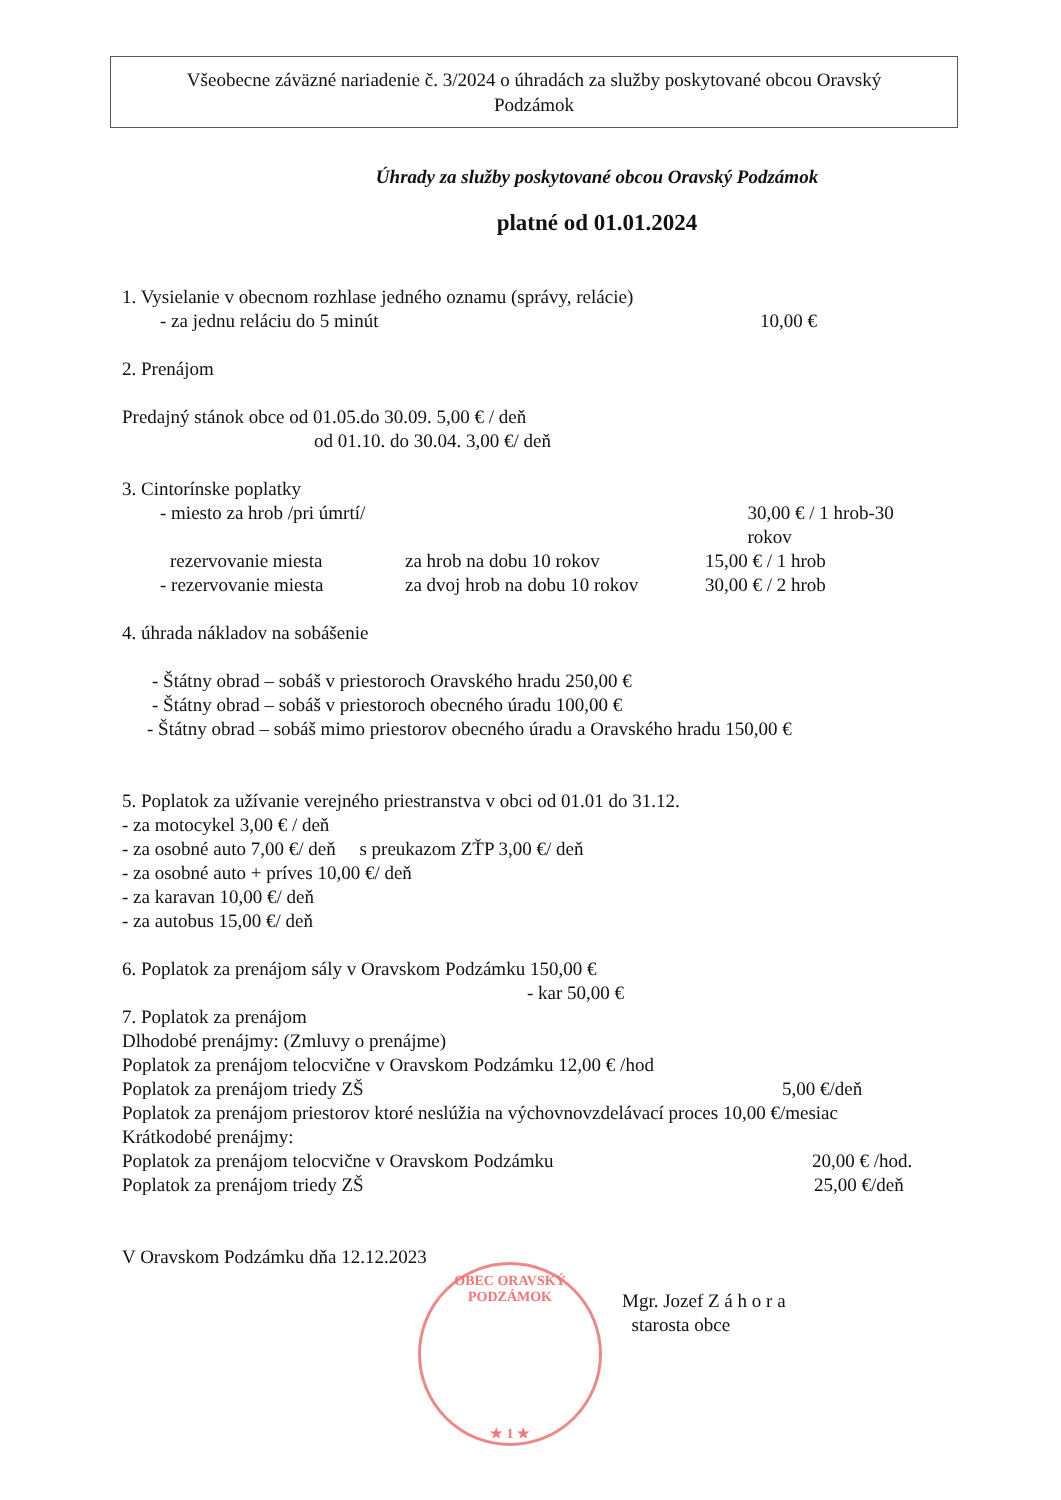Všeobecne záväzné nariadenie č. 3/2024 o úhradách za služby poskytované obcou Oravský
Podzámok
Úhrady za služby poskytované obcou Oravský Podzámok
platné od 01.01.2024
1. Vysielanie v obecnom rozhlase jedného oznamu (správy, relácie)
- za jednu reláciu do 5 minút 10,00 €
2. Prenájom
Predajný stánok obce od 01.05.do 30.09. 5,00 € / deň
od 01.10. do 30.04. 3,00 €/ deň
3. Cintorínske poplatky
- miesto za hrob /pri úmrtí/ 30,00 € / 1 hrob-30 rokov
rezervovanie miesta za hrob na dobu 10 rokov 15,00 € / 1 hrob
- rezervovanie miesta za dvoj hrob na dobu 10 rokov 30,00 € / 2 hrob
4. úhrada nákladov na sobášenie
- Štátny obrad – sobáš v priestoroch Oravského hradu 250,00 €
- Štátny obrad – sobáš v priestoroch obecného úradu 100,00 €
- Štátny obrad – sobáš mimo priestorov obecného úradu a Oravského hradu 150,00 €
5. Poplatok za užívanie verejného priestranstva v obci od 01.01 do 31.12.
- za motocykel 3,00 € / deň
- za osobné auto 7,00 €/ deň s preukazom ZŤP 3,00 €/ deň
- za osobné auto + príves 10,00 €/ deň
- za karavan 10,00 €/ deň
- za autobus 15,00 €/ deň
6. Poplatok za prenájom sály v Oravskom Podzámku 150,00 €
- kar 50,00 €
7. Poplatok za prenájom
Dlhodobé prenájmy: (Zmluvy o prenájme)
Poplatok za prenájom telocvične v Oravskom Podzámku 12,00 € /hod
Poplatok za prenájom triedy ZŠ 5,00 €/deň
Poplatok za prenájom priestorov ktoré neslúžia na výchovnovzdelávací proces 10,00 €/mesiac
Krátkodobé prenájmy:
Poplatok za prenájom telocvične v Oravskom Podzámku 20,00 € /hod.
Poplatok za prenájom triedy ZŠ 25,00 €/deň
V Oravskom Podzámku dňa 12.12.2023
Mgr. Jozef Z á h o r a
starosta obce
OBEC ORAVSKÝ PODZÁMOK
★ 1 ★